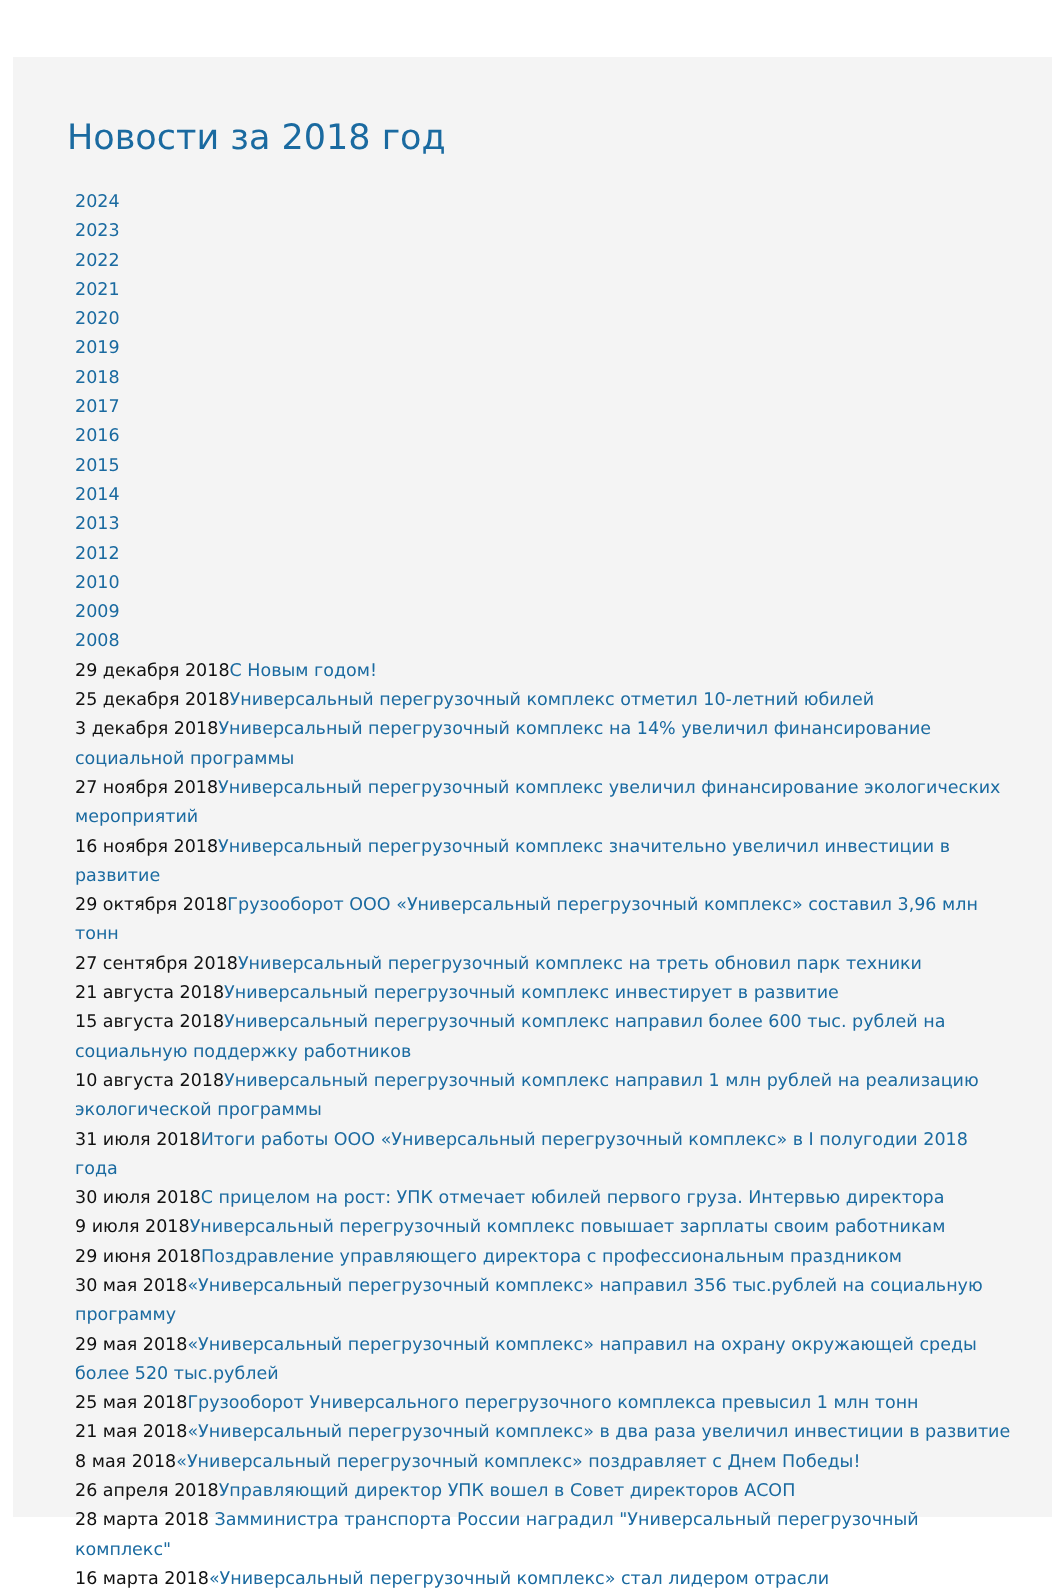Новости за 2018 год
2024
2023
2022
2021
2020
2019
2018
2017
2016
2015
2014
2013
2012
2010
2009
2008
29 декабря 2018С Новым годом!
25 декабря 2018Универсальный перегрузочный комплекс отметил 10-летний юбилей
3 декабря 2018Универсальный перегрузочный комплекс на 14% увеличил финансирование социальной программы
27 ноября 2018Универсальный перегрузочный комплекс увеличил финансирование экологических мероприятий
16 ноября 2018Универсальный перегрузочный комплекс значительно увеличил инвестиции в развитие
29 октября 2018Грузооборот ООО «Универсальный перегрузочный комплекс» составил 3,96 млн тонн
27 сентября 2018Универсальный перегрузочный комплекс на треть обновил парк техники
21 августа 2018Универсальный перегрузочный комплекс инвестирует в развитие
15 августа 2018Универсальный перегрузочный комплекс направил более 600 тыс. рублей на социальную поддержку работников
10 августа 2018Универсальный перегрузочный комплекс направил 1 млн рублей на реализацию экологической программы
31 июля 2018Итоги работы ООО «Универсальный перегрузочный комплекс» в I полугодии 2018 года
30 июля 2018С прицелом на рост: УПК отмечает юбилей первого груза. Интервью директора
9 июля 2018Универсальный перегрузочный комплекс повышает зарплаты своим работникам
29 июня 2018Поздравление управляющего директора с профессиональным праздником
30 мая 2018«Универсальный перегрузочный комплекс» направил 356 тыс.рублей на социальную программу
29 мая 2018«Универсальный перегрузочный комплекс» направил на охрану окружающей среды более 520 тыс.рублей
25 мая 2018Грузооборот Универсального перегрузочного комплекса превысил 1 млн тонн
21 мая 2018«Универсальный перегрузочный комплекс» в два раза увеличил инвестиции в развитие
8 мая 2018«Универсальный перегрузочный комплекс» поздравляет с Днем Победы!
26 апреля 2018Управляющий директор УПК вошел в Совет директоров АСОП
28 марта 2018 Замминистра транспорта России наградил "Универсальный перегрузочный комплекс"
16 марта 2018«Универсальный перегрузочный комплекс» стал лидером отрасли